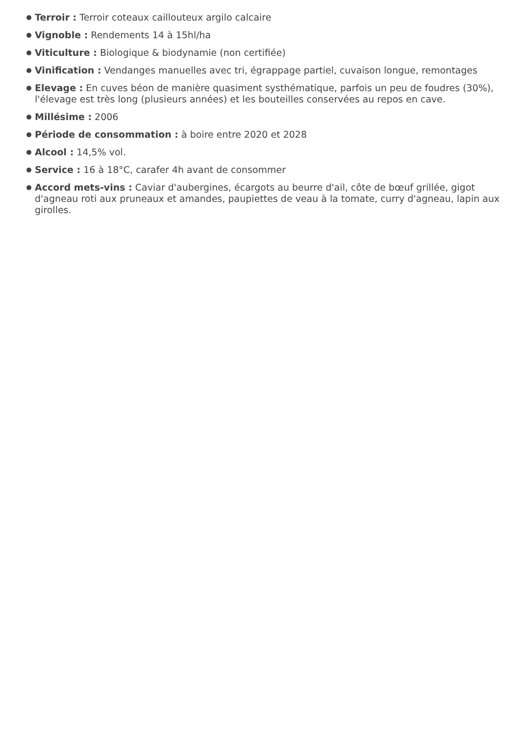Terroir : Terroir coteaux caillouteux argilo calcaire
Vignoble : Rendements 14 à 15hl/ha
Viticulture : Biologique & biodynamie (non certifiée)
Vinification : Vendanges manuelles avec tri, égrappage partiel, cuvaison longue, remontages
Elevage : En cuves béon de manière quasiment systhématique, parfois un peu de foudres (30%), l'élevage est très long (plusieurs années) et les bouteilles conservées au repos en cave.
Millésime : 2006
Période de consommation : à boire entre 2020 et 2028
Alcool : 14,5% vol.
Service : 16 à 18°C, carafer 4h avant de consommer
Accord mets-vins : Caviar d'aubergines, écargots au beurre d'ail, côte de bœuf grillée, gigot d'agneau roti aux pruneaux et amandes, paupiettes de veau à la tomate, curry d'agneau, lapin aux girolles.